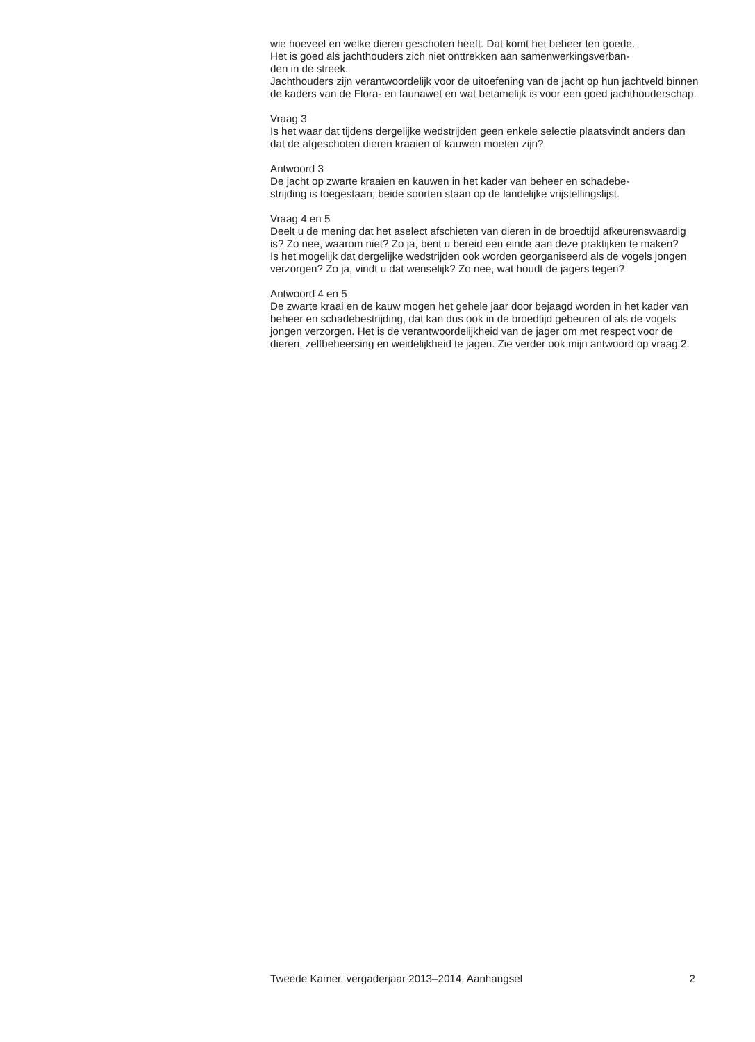wie hoeveel en welke dieren geschoten heeft. Dat komt het beheer ten goede.
Het is goed als jachthouders zich niet onttrekken aan samenwerkingsverban-
den in de streek.
Jachthouders zijn verantwoordelijk voor de uitoefening van de jacht op hun jachtveld binnen de kaders van de Flora- en faunawet en wat betamelijk is voor een goed jachthouderschap.
Vraag 3
Is het waar dat tijdens dergelijke wedstrijden geen enkele selectie plaatsvindt anders dan dat de afgeschoten dieren kraaien of kauwen moeten zijn?
Antwoord 3
De jacht op zwarte kraaien en kauwen in het kader van beheer en schadebe-
strijding is toegestaan; beide soorten staan op de landelijke vrijstellingslijst.
Vraag 4 en 5
Deelt u de mening dat het aselect afschieten van dieren in de broedtijd afkeurenswaardig is? Zo nee, waarom niet? Zo ja, bent u bereid een einde aan deze praktijken te maken?
Is het mogelijk dat dergelijke wedstrijden ook worden georganiseerd als de vogels jongen verzorgen? Zo ja, vindt u dat wenselijk? Zo nee, wat houdt de jagers tegen?
Antwoord 4 en 5
De zwarte kraai en de kauw mogen het gehele jaar door bejaagd worden in het kader van beheer en schadebestrijding, dat kan dus ook in de broedtijd gebeuren of als de vogels jongen verzorgen. Het is de verantwoordelijkheid van de jager om met respect voor de dieren, zelfbeheersing en weidelijkheid te jagen. Zie verder ook mijn antwoord op vraag 2.
Tweede Kamer, vergaderjaar 2013–2014, Aanhangsel 2